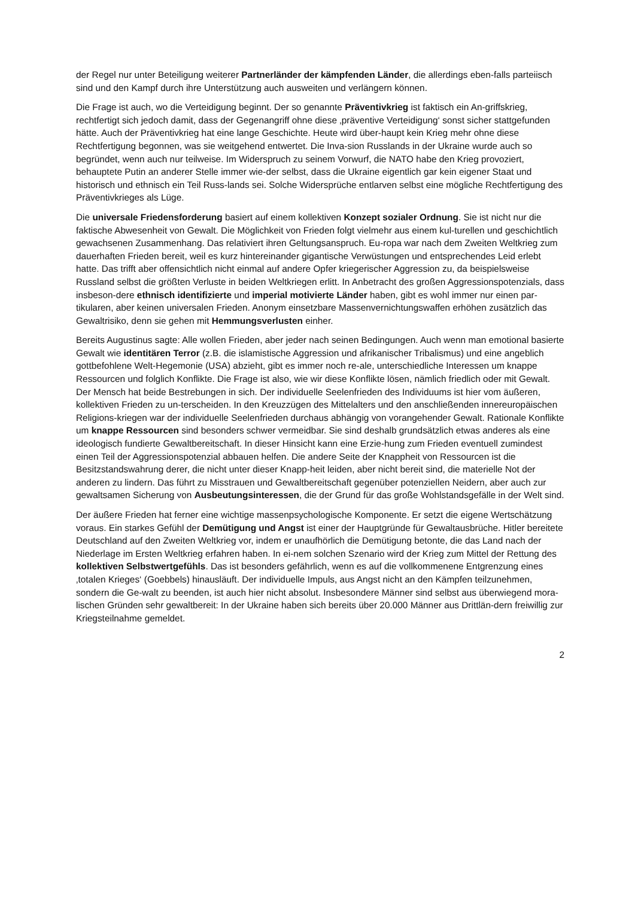der Regel nur unter Beteiligung weiterer Partnerländer der kämpfenden Länder, die allerdings eben-falls parteiisch sind und den Kampf durch ihre Unterstützung auch ausweiten und verlängern können.
Die Frage ist auch, wo die Verteidigung beginnt. Der so genannte Präventivkrieg ist faktisch ein An-griffskrieg, rechtfertigt sich jedoch damit, dass der Gegenangriff ohne diese ‚präventive Verteidigung‘ sonst sicher stattgefunden hätte. Auch der Präventivkrieg hat eine lange Geschichte. Heute wird über-haupt kein Krieg mehr ohne diese Rechtfertigung begonnen, was sie weitgehend entwertet. Die Inva-sion Russlands in der Ukraine wurde auch so begründet, wenn auch nur teilweise. Im Widerspruch zu seinem Vorwurf, die NATO habe den Krieg provoziert, behauptete Putin an anderer Stelle immer wie-der selbst, dass die Ukraine eigentlich gar kein eigener Staat und historisch und ethnisch ein Teil Russ-lands sei. Solche Widersprüche entlarven selbst eine mögliche Rechtfertigung des Präventivkrieges als Lüge.
Die universale Friedensforderung basiert auf einem kollektiven Konzept sozialer Ordnung. Sie ist nicht nur die faktische Abwesenheit von Gewalt. Die Möglichkeit von Frieden folgt vielmehr aus einem kul-turellen und geschichtlich gewachsenen Zusammenhang. Das relativiert ihren Geltungsanspruch. Eu-ropa war nach dem Zweiten Weltkrieg zum dauerhaften Frieden bereit, weil es kurz hintereinander gigantische Verwüstungen und entsprechendes Leid erlebt hatte. Das trifft aber offensichtlich nicht einmal auf andere Opfer kriegerischer Aggression zu, da beispielsweise Russland selbst die größten Verluste in beiden Weltkriegen erlitt. In Anbetracht des großen Aggressionspotenzials, dass insbeson-dere ethnisch identifizierte und imperial motivierte Länder haben, gibt es wohl immer nur einen par-tikularen, aber keinen universalen Frieden. Anonym einsetzbare Massenvernichtungswaffen erhöhen zusätzlich das Gewaltrisiko, denn sie gehen mit Hemmungsverlusten einher.
Bereits Augustinus sagte: Alle wollen Frieden, aber jeder nach seinen Bedingungen. Auch wenn man emotional basierte Gewalt wie identitären Terror (z.B. die islamistische Aggression und afrikanischer Tribalismus) und eine angeblich gottbefohlene Welt-Hegemonie (USA) abzieht, gibt es immer noch re-ale, unterschiedliche Interessen um knappe Ressourcen und folglich Konflikte. Die Frage ist also, wie wir diese Konflikte lösen, nämlich friedlich oder mit Gewalt. Der Mensch hat beide Bestrebungen in sich. Der individuelle Seelenfrieden des Individuums ist hier vom äußeren, kollektiven Frieden zu un-terscheiden. In den Kreuzzügen des Mittelalters und den anschließenden innereuropäischen Religions-kriegen war der individuelle Seelenfrieden durchaus abhängig von vorangehender Gewalt. Rationale Konflikte um knappe Ressourcen sind besonders schwer vermeidbar. Sie sind deshalb grundsätzlich etwas anderes als eine ideologisch fundierte Gewaltbereitschaft. In dieser Hinsicht kann eine Erzie-hung zum Frieden eventuell zumindest einen Teil der Aggressionspotenzial abbauen helfen. Die andere Seite der Knappheit von Ressourcen ist die Besitzstandswahrung derer, die nicht unter dieser Knapp-heit leiden, aber nicht bereit sind, die materielle Not der anderen zu lindern. Das führt zu Misstrauen und Gewaltbereitschaft gegenüber potenziellen Neidern, aber auch zur gewaltsamen Sicherung von Ausbeutungsinteressen, die der Grund für das große Wohlstandsgefälle in der Welt sind.
Der äußere Frieden hat ferner eine wichtige massenpsychologische Komponente. Er setzt die eigene Wertschätzung voraus. Ein starkes Gefühl der Demütigung und Angst ist einer der Hauptgründe für Gewaltausbrüche. Hitler bereitete Deutschland auf den Zweiten Weltkrieg vor, indem er unaufhörlich die Demütigung betonte, die das Land nach der Niederlage im Ersten Weltkrieg erfahren haben. In ei-nem solchen Szenario wird der Krieg zum Mittel der Rettung des kollektiven Selbstwertgefühls. Das ist besonders gefährlich, wenn es auf die vollkommenene Entgrenzung eines ‚totalen Krieges‘ (Goebbels) hinausläuft. Der individuelle Impuls, aus Angst nicht an den Kämpfen teilzunehmen, sondern die Ge-walt zu beenden, ist auch hier nicht absolut. Insbesondere Männer sind selbst aus überwiegend mora-lischen Gründen sehr gewaltbereit: In der Ukraine haben sich bereits über 20.000 Männer aus Drittlän-dern freiwillig zur Kriegsteilnahme gemeldet.
2